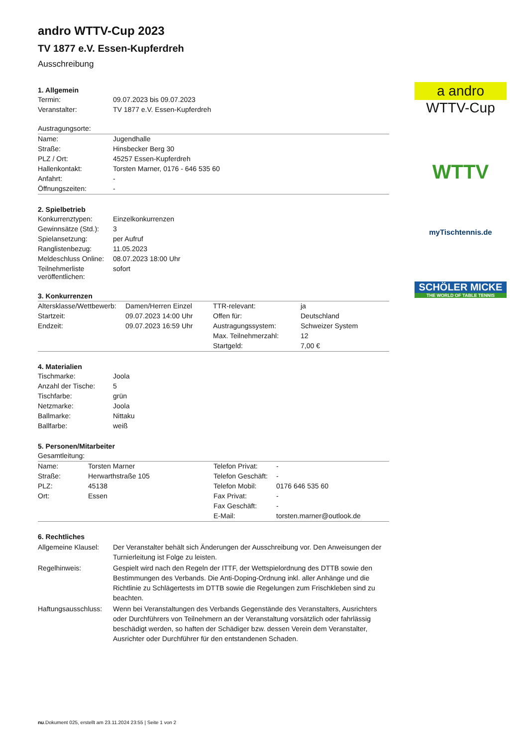andro WTTV-Cup 2023
TV 1877 e.V. Essen-Kupferdreh
Ausschreibung
1. Allgemein
| Termin: | 09.07.2023 bis 09.07.2023 |
| Veranstalter: | TV 1877 e.V. Essen-Kupferdreh |
| Austragungsorte: | |
| Name: | Jugendhalle |
| Straße: | Hinsbecker Berg 30 |
| PLZ / Ort: | 45257 Essen-Kupferdreh |
| Hallenkontakt: | Torsten Marner, 0176 - 646 535 60 |
| Anfahrt: | - |
| Öffnungszeiten: | - |
2. Spielbetrieb
| Konkurrenztypen: | Einzelkonkurrenzen |
| Gewinnsätze (Std.): | 3 |
| Spielansetzung: | per Aufruf |
| Ranglistenbezug: | 11.05.2023 |
| Meldeschluss Online: | 08.07.2023 18:00 Uhr |
| Teilnehmerliste veröffentlichen: | sofort |
3. Konkurrenzen
| Altersklasse/Wettbewerb: | Damen/Herren Einzel | TTR-relevant: | ja |
| Startzeit: | 09.07.2023 14:00 Uhr | Offen für: | Deutschland |
| Endzeit: | 09.07.2023 16:59 Uhr | Austragungssystem: | Schweizer System |
| | | Max. Teilnehmerzahl: | 12 |
| | | Startgeld: | 7,00 € |
4. Materialien
| Tischmarke: | Joola |
| Anzahl der Tische: | 5 |
| Tischfarbe: | grün |
| Netzmarke: | Joola |
| Ballmarke: | Nittaku |
| Ballfarbe: | weiß |
5. Personen/Mitarbeiter
| Gesamtleitung: | | | |
| Name: | Torsten Marner | Telefon Privat: | - |
| Straße: | Herwarthstraße 105 | Telefon Geschäft: | - |
| PLZ: | 45138 | Telefon Mobil: | 0176 646 535 60 |
| Ort: | Essen | Fax Privat: | - |
| | | Fax Geschäft: | - |
| | | E-Mail: | torsten.marner@outlook.de |
6. Rechtliches
| Allgemeine Klausel: | Der Veranstalter behält sich Änderungen der Ausschreibung vor. Den Anweisungen der Turnierleitung ist Folge zu leisten. |
| Regelhinweis: | Gespielt wird nach den Regeln der ITTF, der Wettspielordnung des DTTB sowie den Bestimmungen des Verbands. Die Anti-Doping-Ordnung inkl. aller Anhänge und die Richtlinie zu Schlägertests im DTTB sowie die Regelungen zum Frischkleben sind zu beachten. |
| Haftungsausschluss: | Wenn bei Veranstaltungen des Verbands Gegenstände des Veranstalters, Ausrichters oder Durchführers von Teilnehmern an der Veranstaltung vorsätzlich oder fahrlässig beschädigt werden, so haften der Schädiger bzw. dessen Verein dem Veranstalter, Ausrichter oder Durchführer für den entstandenen Schaden. |
a andro
WTTV-Cup
WTTV
myTischtennis.de
SCHÖLER MICKE
THE WORLD OF TABLE TENNIS
nu.Dokument 025, erstellt am 23.11.2024 23:55 | Seite 1 von 2